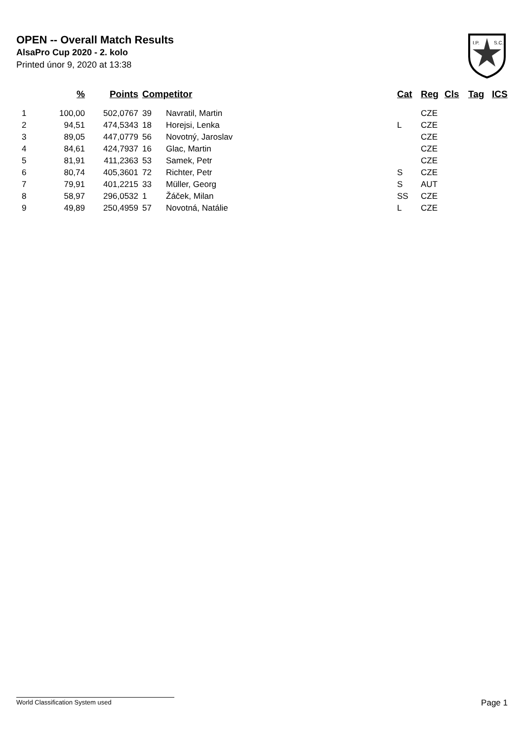OPEN -- Overall Match Results
AlsaPro Cup 2020 - 2. kolo
Printed únor 9, 2020 at 13:38
I.P.
S.C.
| | % | Points | Competitor | | Cat | Reg | Cls | Tag | ICS |
| --- | --- | --- | --- | --- | --- | --- | --- | --- | --- |
| 1 | 100,00 | 502,0767 | 39 | Navratil, Martin | | CZE | | | |
| 2 | 94,51 | 474,5343 | 18 | Horejsi, Lenka | L | CZE | | | |
| 3 | 89,05 | 447,0779 | 56 | Novotný, Jaroslav | | CZE | | | |
| 4 | 84,61 | 424,7937 | 16 | Glac, Martin | | CZE | | | |
| 5 | 81,91 | 411,2363 | 53 | Samek, Petr | | CZE | | | |
| 6 | 80,74 | 405,3601 | 72 | Richter, Petr | S | CZE | | | |
| 7 | 79,91 | 401,2215 | 33 | Müller, Georg | S | AUT | | | |
| 8 | 58,97 | 296,0532 | 1 | Žáček, Milan | SS | CZE | | | |
| 9 | 49,89 | 250,4959 | 57 | Novotná, Natálie | L | CZE | | | |
World Classification System used Page 1